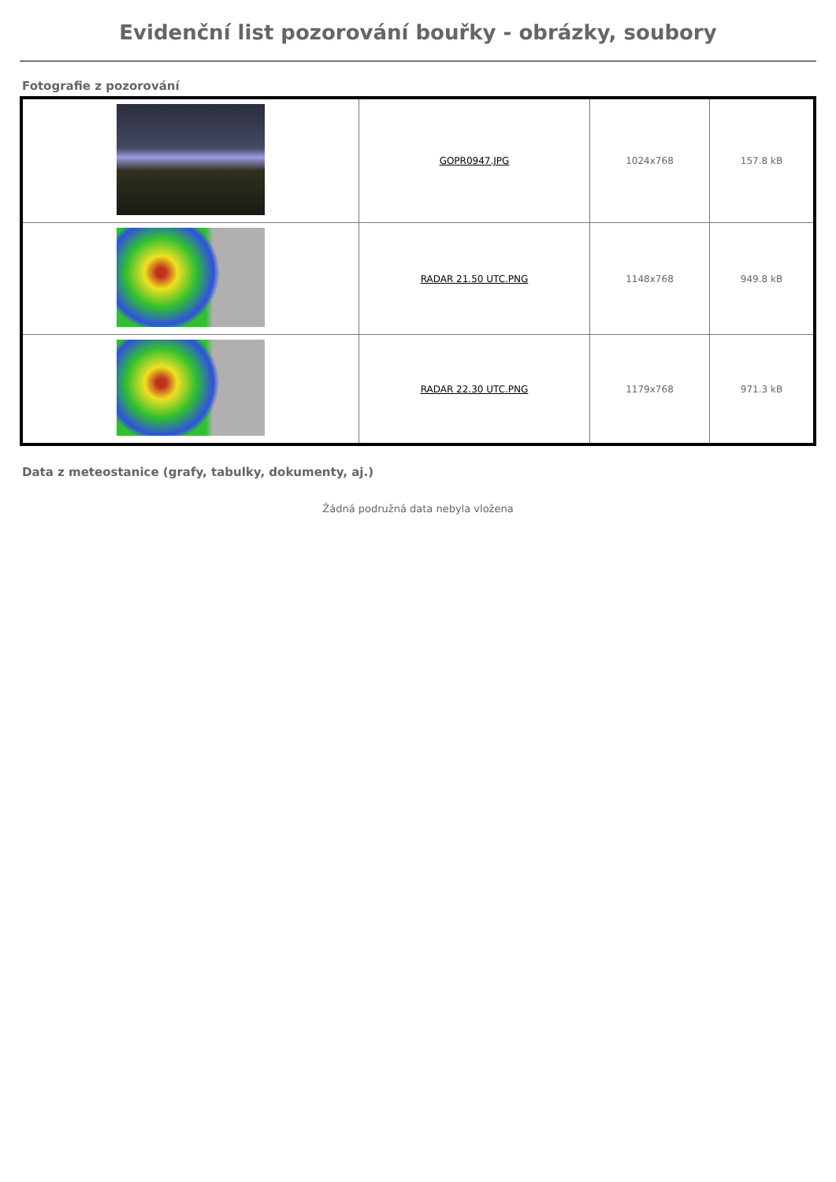Evidenční list pozorování bouřky - obrázky, soubory
Fotografie z pozorování
| | GOPR0947.JPG | 1024x768 | 157.8 kB |
| | RADAR 21.50 UTC.PNG | 1148x768 | 949.8 kB |
| | RADAR 22.30 UTC.PNG | 1179x768 | 971.3 kB |
Data z meteostanice (grafy, tabulky, dokumenty, aj.)
Žádná podružná data nebyla vložena